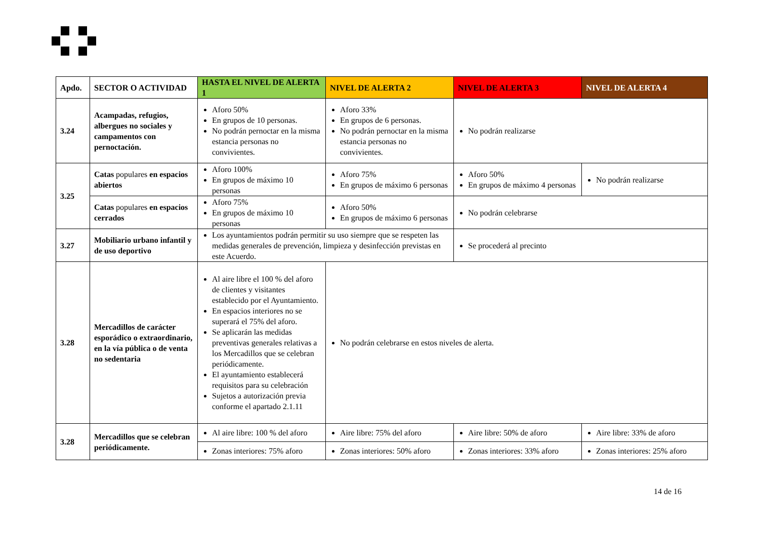| Apdo. | SECTOR O ACTIVIDAD | HASTA EL NIVEL DE ALERTA 1 | NIVEL DE ALERTA 2 | NIVEL DE ALERTA 3 | NIVEL DE ALERTA 4 |
| --- | --- | --- | --- | --- | --- |
| 3.24 | Acampadas, refugios, albergues no sociales y campamentos con pernoctación. | Aforo 50% En grupos de 10 personas. No podrán pernoctar en la misma estancia personas no convivientes. | Aforo 33% En grupos de 6 personas. No podrán pernoctar en la misma estancia personas no convivientes. | No podrán realizarse | |
| 3.25 | Catas populares en espacios abiertos | Aforo 100% En grupos de máximo 10 personas | Aforo 75% En grupos de máximo 6 personas | Aforo 50% En grupos de máximo 4 personas | No podrán realizarse |
| | Catas populares en espacios cerrados | Aforo 75% En grupos de máximo 10 personas | Aforo 50% En grupos de máximo 6 personas | No podrán celebrarse | |
| 3.27 | Mobiliario urbano infantil y de uso deportivo | Los ayuntamientos podrán permitir su uso siempre que se respeten las medidas generales de prevención, limpieza y desinfección previstas en este Acuerdo. | | Se procederá al precinto | |
| 3.28 | Mercadillos de carácter esporádico o extraordinario, en la vía pública o de venta no sedentaria | Al aire libre el 100 % del aforo de clientes y visitantes establecido por el Ayuntamiento. En espacios interiores no se superará el 75% del aforo. Se aplicarán las medidas preventivas generales relativas a los Mercadillos que se celebran periódicamente. El ayuntamiento establecerá requisitos para su celebración Sujetos a autorización previa conforme el apartado 2.1.11 | No podrán celebrarse en estos niveles de alerta. | | |
| 3.28 | Mercadillos que se celebran periódicamente. | Al aire libre: 100 % del aforo | Aire libre: 75% del aforo | Aire libre: 50% de aforo | Aire libre: 33% de aforo |
| | | Zonas interiores: 75% aforo | Zonas interiores: 50% aforo | Zonas interiores: 33% aforo | Zonas interiores: 25% aforo |
14 de 16